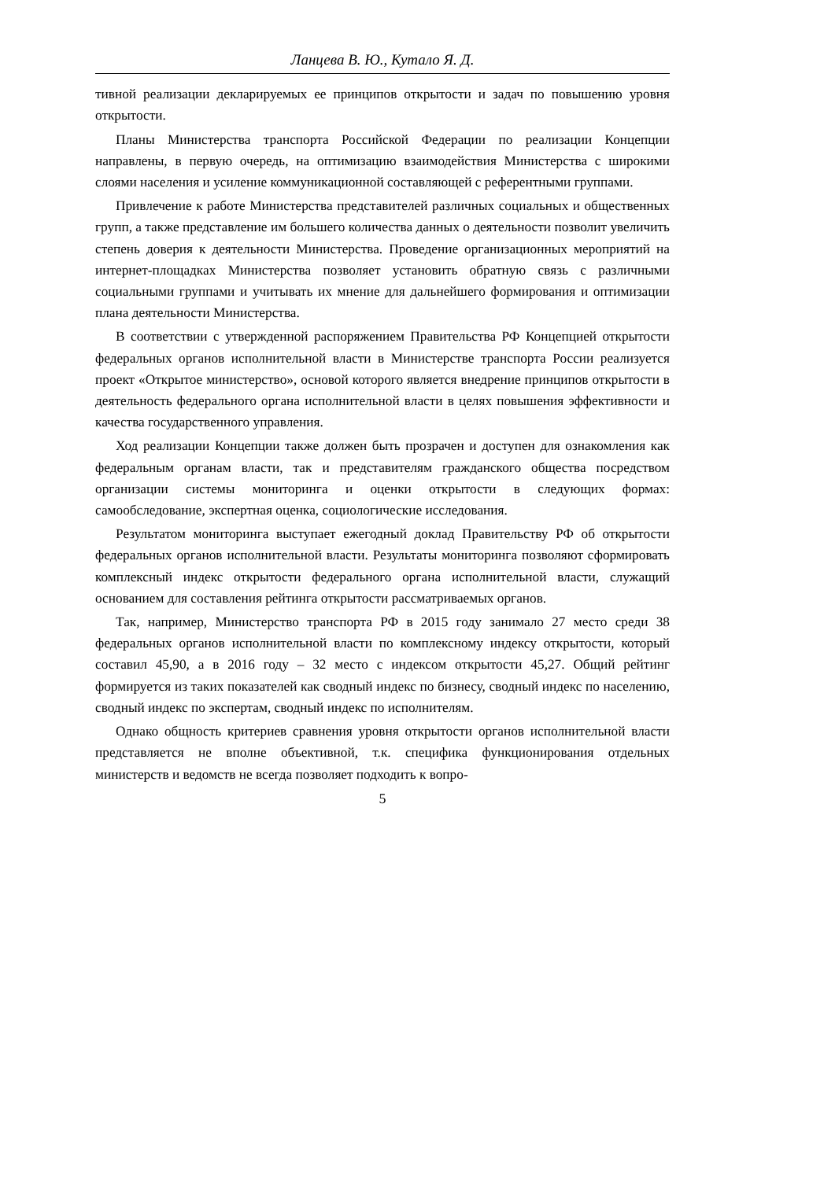Ланцева В. Ю., Кутало Я. Д.
тивной реализации декларируемых ее принципов открытости и задач по повышению уровня открытости.
Планы Министерства транспорта Российской Федерации по реализации Концепции направлены, в первую очередь, на оптимизацию взаимодействия Министерства с широкими слоями населения и усиление коммуникационной составляющей с референтными группами.
Привлечение к работе Министерства представителей различных социальных и общественных групп, а также представление им большего количества данных о деятельности позволит увеличить степень доверия к деятельности Министерства. Проведение организационных мероприятий на интернет-площадках Министерства позволяет установить обратную связь с различными социальными группами и учитывать их мнение для дальнейшего формирования и оптимизации плана деятельности Министерства.
В соответствии с утвержденной распоряжением Правительства РФ Концепцией открытости федеральных органов исполнительной власти в Министерстве транспорта России реализуется проект «Открытое министерство», основой которого является внедрение принципов открытости в деятельность федерального органа исполнительной власти в целях повышения эффективности и качества государственного управления.
Ход реализации Концепции также должен быть прозрачен и доступен для ознакомления как федеральным органам власти, так и представителям гражданского общества посредством организации системы мониторинга и оценки открытости в следующих формах: самообследование, экспертная оценка, социологические исследования.
Результатом мониторинга выступает ежегодный доклад Правительству РФ об открытости федеральных органов исполнительной власти. Результаты мониторинга позволяют сформировать комплексный индекс открытости федерального органа исполнительной власти, служащий основанием для составления рейтинга открытости рассматриваемых органов.
Так, например, Министерство транспорта РФ в 2015 году занимало 27 место среди 38 федеральных органов исполнительной власти по комплексному индексу открытости, который составил 45,90, а в 2016 году – 32 место с индексом открытости 45,27. Общий рейтинг формируется из таких показателей как сводный индекс по бизнесу, сводный индекс по населению, сводный индекс по экспертам, сводный индекс по исполнителям.
Однако общность критериев сравнения уровня открытости органов исполнительной власти представляется не вполне объективной, т.к. специфика функционирования отдельных министерств и ведомств не всегда позволяет подходить к вопро-
5